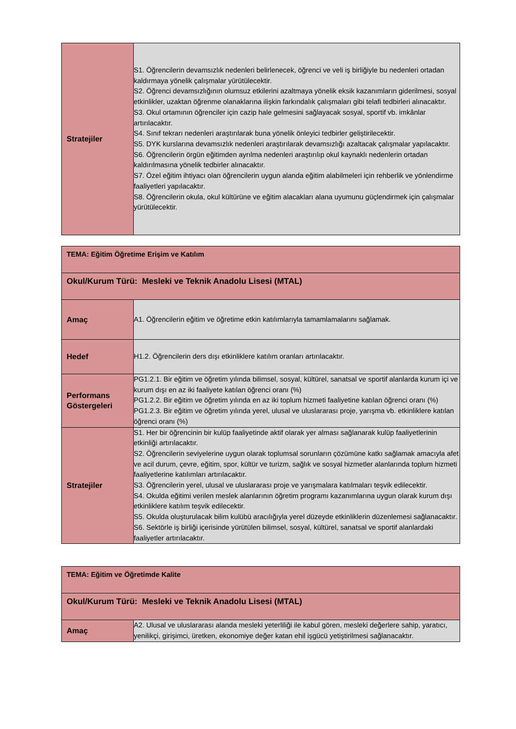| Stratejiler | S1. Öğrencilerin devamsızlık nedenleri belirlenecek, öğrenci ve veli iş birliğiyle bu nedenleri ortadan kaldırmaya yönelik çalışmalar yürütülecektir. S2. Öğrenci devamsızlığının olumsuz etkilerini azaltmaya yönelik eksik kazanımların giderilmesi, sosyal etkinlikler, uzaktan öğrenme olanaklarına ilişkin farkındalık çalışmaları gibi telafi tedbirleri alınacaktır. S3. Okul ortamının öğrenciler için cazip hale gelmesini sağlayacak sosyal, sportif vb. imkânlar artırılacaktır. S4. Sınıf tekrarı nedenleri araştırılarak buna yönelik önleyici tedbirler geliştirilecektir. S5. DYK kurslarına devamsızlık nedenleri araştırılarak devamsızlığı azaltacak çalışmalar yapılacaktır. S6. Öğrencilerin örgün eğitimden ayrılma nedenleri araştırılıp okul kaynaklı nedenlerin ortadan kaldırılmasına yönelik tedbirler alınacaktır. S7. Özel eğitim ihtiyacı olan öğrencilerin uygun alanda eğitim alabilmeleri için rehberlik ve yönlendirme faaliyetleri yapılacaktır. S8. Öğrencilerin okula, okul kültürüne ve eğitim alacakları alana uyumunu güçlendirmek için çalışmalar yürütülecektir. |
| TEMA: Eğitim Öğretime Erişim ve Katılım | |
| Okul/Kurum Türü: Mesleki ve Teknik Anadolu Lisesi (MTAL) | |
| Amaç | A1. Öğrencilerin eğitim ve öğretime etkin katılımlarıyla tamamlamalarını sağlamak. |
| Hedef | H1.2. Öğrencilerin ders dışı etkinliklere katılım oranları artırılacaktır. |
| Performans Göstergeleri | PG1.2.1. Bir eğitim ve öğretim yılında bilimsel, sosyal, kültürel, sanatsal ve sportif alanlarda kurum içi ve kurum dışı en az iki faaliyete katılan öğrenci oranı (%) PG1.2.2. Bir eğitim ve öğretim yılında en az iki toplum hizmeti faaliyetine katılan öğrenci oranı (%) PG1.2.3. Bir eğitim ve öğretim yılında yerel, ulusal ve uluslararası proje, yarışma vb. etkinliklere katılan öğrenci oranı (%) |
| Stratejiler | S1. Her bir öğrencinin bir kulüp faaliyetinde aktif olarak yer alması sağlanarak kulüp faaliyetlerinin etkinliği artırılacaktır. S2. Öğrencilerin seviyelerine uygun olarak toplumsal sorunların çözümüne katkı sağlamak amacıyla afet ve acil durum, çevre, eğitim, spor, kültür ve turizm, sağlık ve sosyal hizmetler alanlarında toplum hizmeti faaliyetlerine katılımları artırılacaktır. S3. Öğrencilerin yerel, ulusal ve uluslararası proje ve yarışmalara katılmaları teşvik edilecektir. S4. Okulda eğitimi verilen meslek alanlarının öğretim programı kazanımlarına uygun olarak kurum dışı etkinliklere katılım teşvik edilecektir. S5. Okulda oluşturulacak bilim kulübü aracılığıyla yerel düzeyde etkinliklerin düzenlemesi sağlanacaktır. S6. Sektörle iş birliği içerisinde yürütülen bilimsel, sosyal, kültürel, sanatsal ve sportif alanlardaki faaliyetler artırılacaktır. |
| TEMA: Eğitim ve Öğretimde Kalite | |
| Okul/Kurum Türü: Mesleki ve Teknik Anadolu Lisesi (MTAL) | |
| Amaç | A2. Ulusal ve uluslararası alanda mesleki yeterliliği ile kabul gören, mesleki değerlere sahip, yaratıcı, yenilikçi, girişimci, üretken, ekonomiye değer katan ehil işgücü yetiştirilmesi sağlanacaktır. |